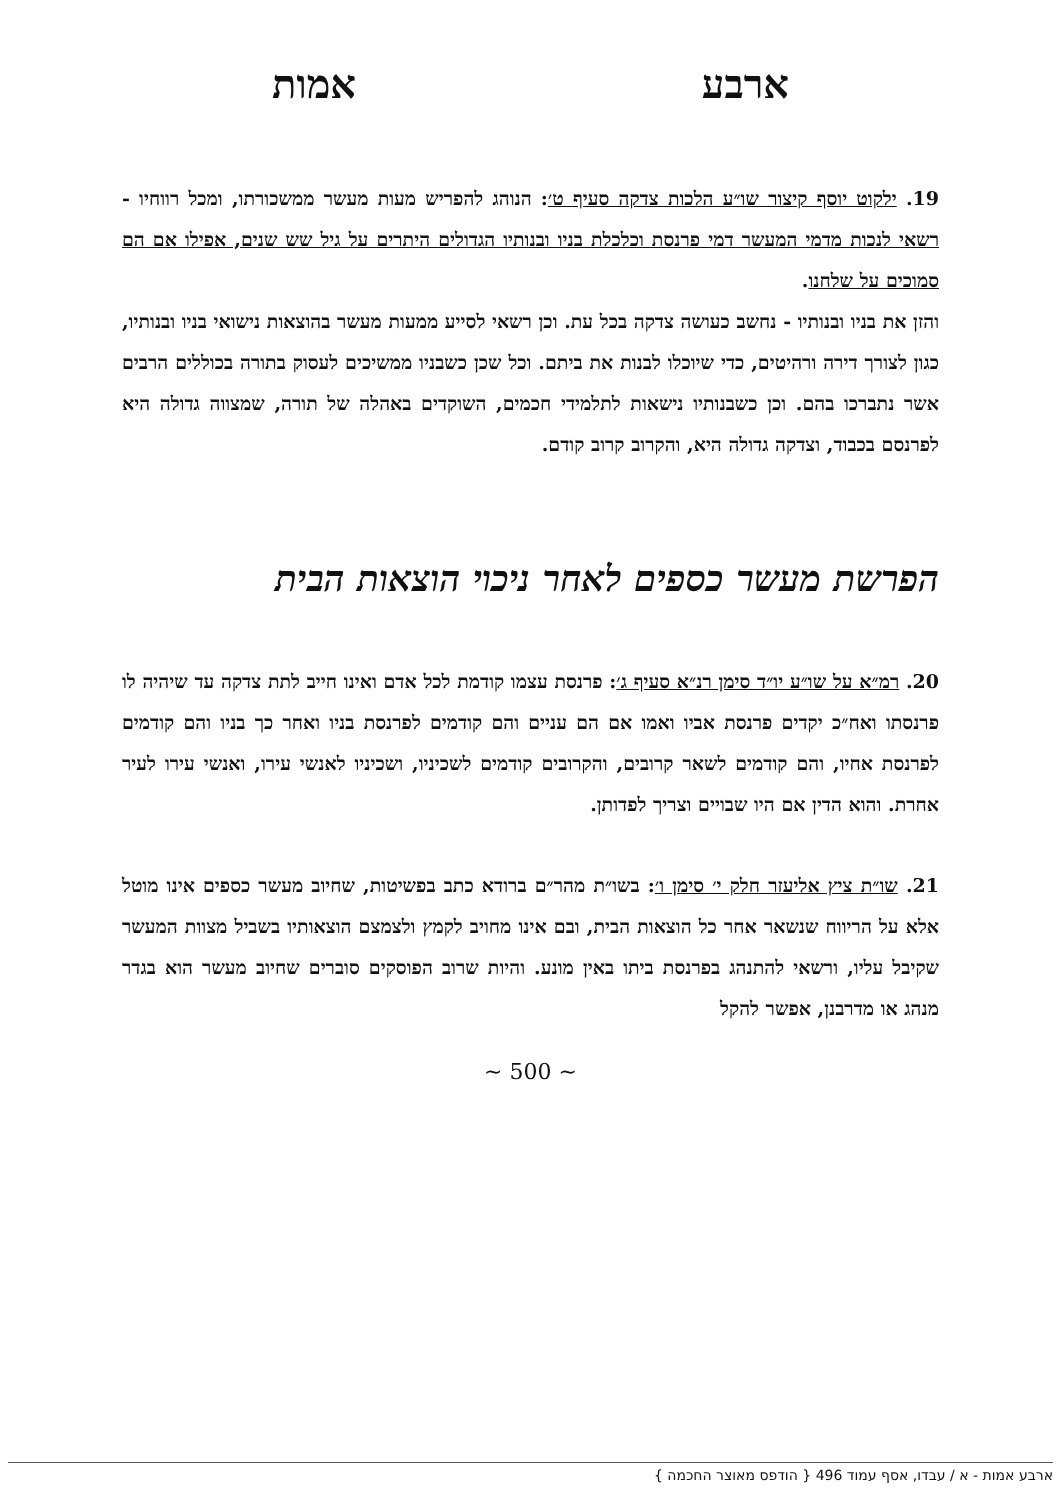ארבע אמות
19. ילקוט יוסף קיצור שו״ע הלכות צדקה סעיף ט׳: הנוהג להפריש מעות מעשר ממשכורתו, ומכל רווחיו - רשאי לנכות מדמי המעשר דמי פרנסת וכלכלת בניו ובנותיו הגדולים היתרים על גיל שש שנים, אפילו אם הם סמוכים על שלחנו.
והזן את בניו ובנותיו - נחשב כעושה צדקה בכל עת. וכן רשאי לסייע ממעות מעשר בהוצאות נישואי בניו ובנותיו, כגון לצורך דירה ורהיטים, כדי שיוכלו לבנות את ביתם. וכל שכן כשבניו ממשיכים לעסוק בתורה בכוללים הרבים אשר נתברכו בהם. וכן כשבנותיו נישאות לתלמידי חכמים, השוקדים באהלה של תורה, שמצווה גדולה היא לפרנסם בכבוד, וצדקה גדולה היא, והקרוב קרוב קודם.
הפרשת מעשר כספים לאחר ניכוי הוצאות הבית
20. רמ״א על שו״ע יו״ד סימן רנ״א סעיף ג׳: פרנסת עצמו קודמת לכל אדם ואינו חייב לתת צדקה עד שיהיה לו פרנסתו ואח״כ יקדים פרנסת אביו ואמו אם הם עניים והם קודמים לפרנסת בניו ואחר כך בניו והם קודמים לפרנסת אחיו, והם קודמים לשאר קרובים, והקרובים קודמים לשכיניו, ושכיניו לאנשי עירו, ואנשי עירו לעיר אחרת. והוא הדין אם היו שבויים וצריך לפדותן.
21. שו״ת ציץ אליעזר חלק י׳ סימן ו׳: בשו״ת מהר״ם ברודא כתב בפשיטות, שחיוב מעשר כספים אינו מוטל אלא על הריווח שנשאר אחר כל הוצאות הבית, ובם אינו מחויב לקמץ ולצמצם הוצאותיו בשביל מצוות המעשר שקיבל עליו, ורשאי להתנהג בפרנסת ביתו באין מונע. והיות שרוב הפוסקים סוברים שחיוב מעשר הוא בגדר מנהג או מדרבנן, אפשר להקל
~ 500 ~
ארבע אמות - א / עבדו, אסף עמוד 496 { הודפס מאוצר החכמה }